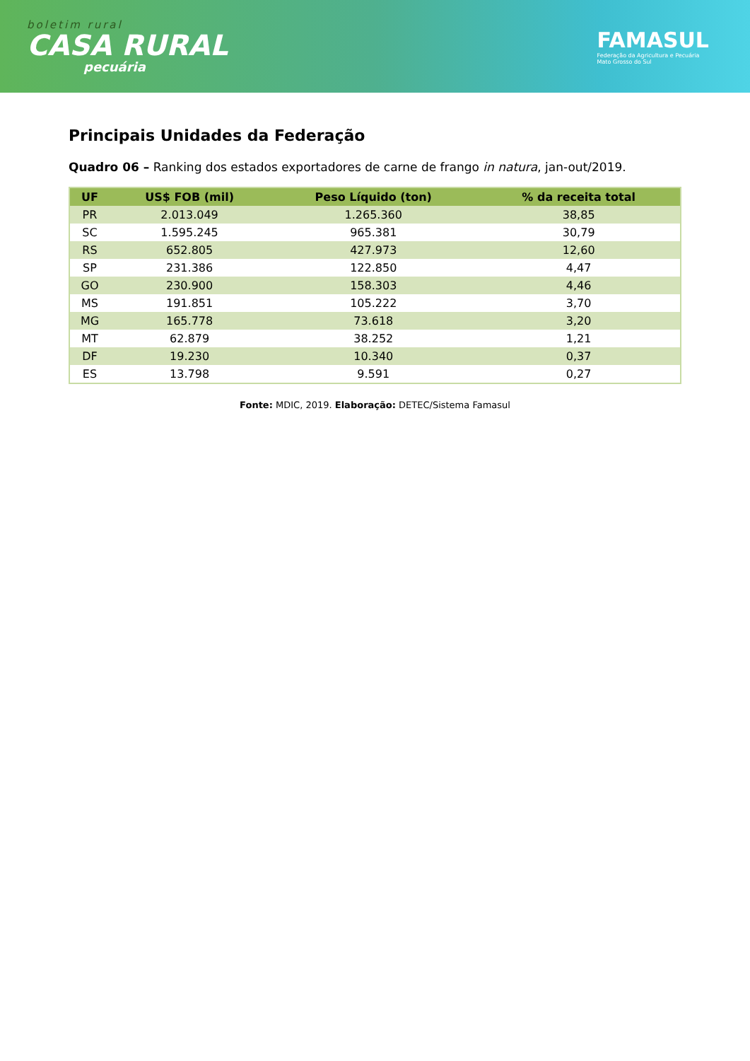boletim rural
CASA RURAL
pecuária
FAMASUL
Federação da Agricultura e Pecuária
Mato Grosso do Sul
Principais Unidades da Federação
Quadro 06 – Ranking dos estados exportadores de carne de frango in natura, jan-out/2019.
| UF | US$ FOB (mil) | Peso Líquido (ton) | % da receita total |
| --- | --- | --- | --- |
| PR | 2.013.049 | 1.265.360 | 38,85 |
| SC | 1.595.245 | 965.381 | 30,79 |
| RS | 652.805 | 427.973 | 12,60 |
| SP | 231.386 | 122.850 | 4,47 |
| GO | 230.900 | 158.303 | 4,46 |
| MS | 191.851 | 105.222 | 3,70 |
| MG | 165.778 | 73.618 | 3,20 |
| MT | 62.879 | 38.252 | 1,21 |
| DF | 19.230 | 10.340 | 0,37 |
| ES | 13.798 | 9.591 | 0,27 |
Fonte: MDIC, 2019. Elaboração: DETEC/Sistema Famasul